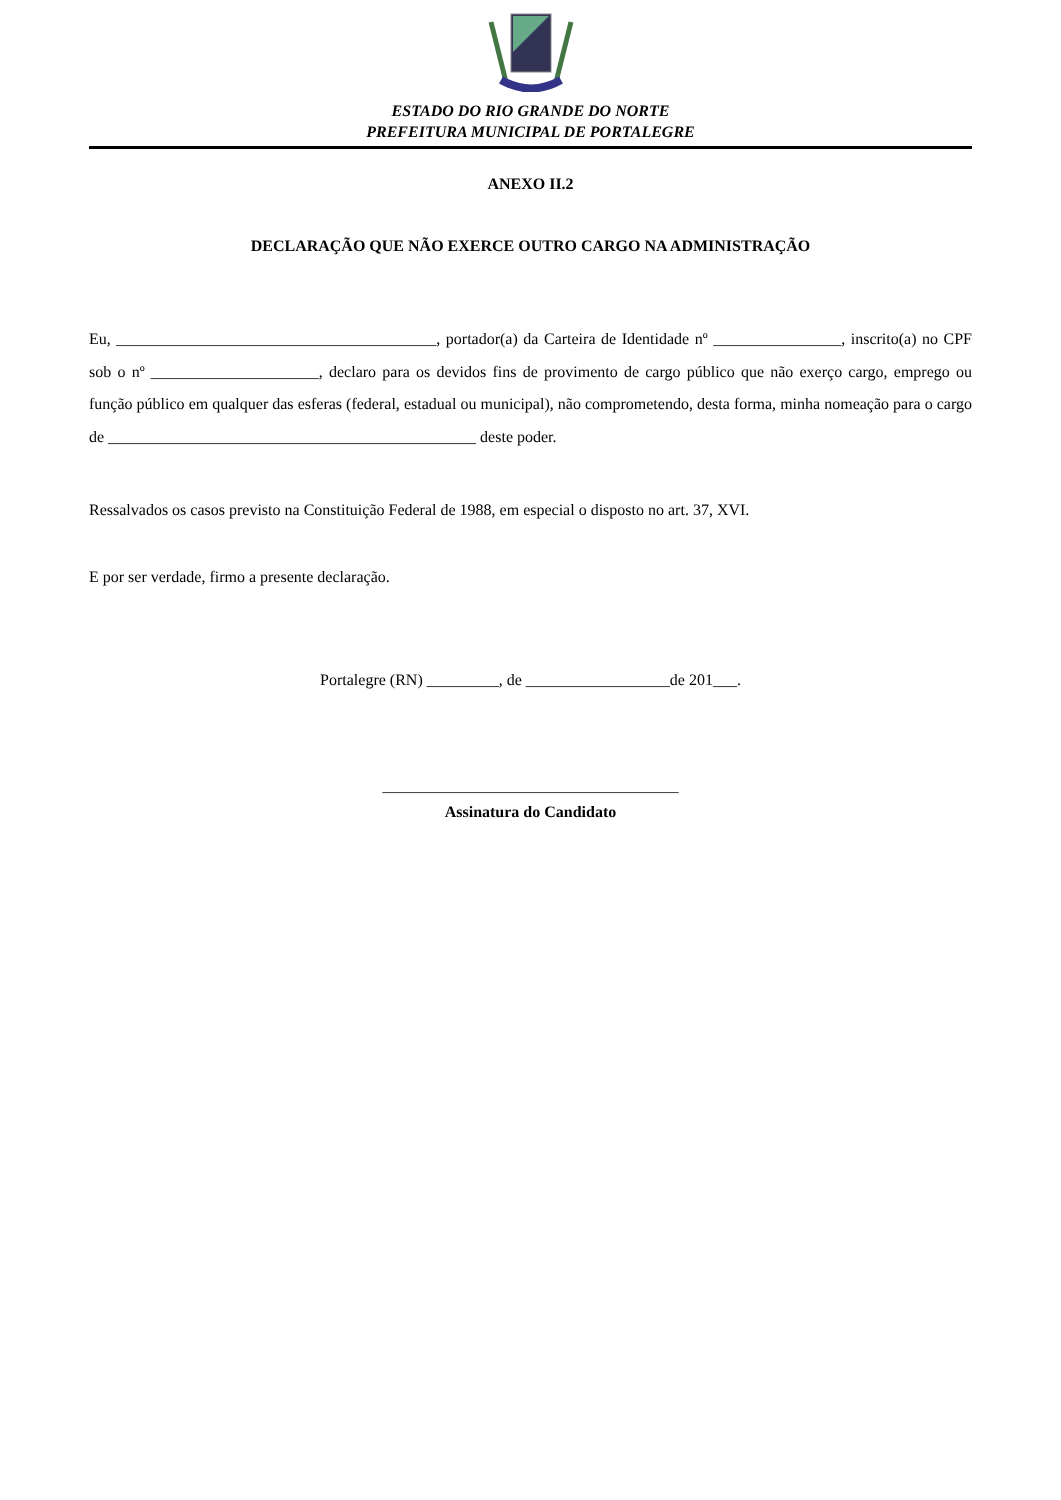ESTADO DO RIO GRANDE DO NORTE
PREFEITURA MUNICIPAL DE PORTALEGRE
ANEXO II.2
DECLARAÇÃO QUE NÃO EXERCE OUTRO CARGO NA ADMINISTRAÇÃO
Eu, ________________________________________, portador(a) da Carteira de Identidade nº ________________, inscrito(a) no CPF sob o nº _____________________, declaro para os devidos fins de provimento de cargo público que não exerço cargo, emprego ou função público em qualquer das esferas (federal, estadual ou municipal), não comprometendo, desta forma, minha nomeação para o cargo de ______________________________________________ deste poder.
Ressalvados os casos previsto na Constituição Federal de 1988, em especial o disposto no art. 37, XVI.
E por ser verdade, firmo a presente declaração.
Portalegre (RN) _________, de __________________de 201___.
_____________________________________
Assinatura do Candidato